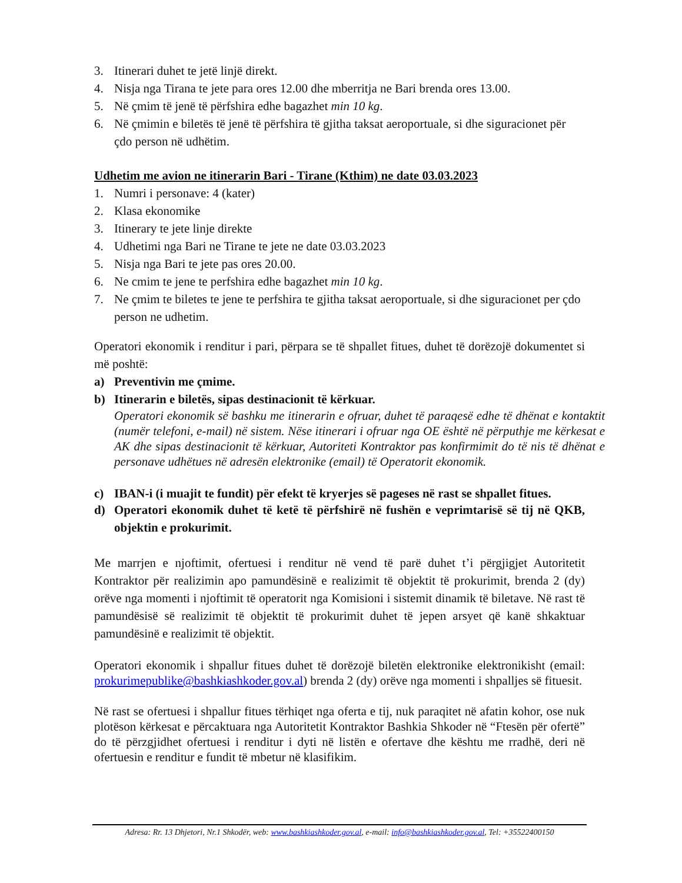3. Itinerari duhet te jetë linjë direkt.
4. Nisja nga Tirana te jete para ores 12.00 dhe mberritja ne Bari brenda ores 13.00.
5. Në çmim të jenë të përfshira edhe bagazhet min 10 kg.
6. Në çmimin e biletës të jenë të përfshira të gjitha taksat aeroportuale, si dhe siguracionet për çdo person në udhëtim.
Udhetim me avion ne itinerarin Bari - Tirane (Kthim) ne date 03.03.2023
1. Numri i personave: 4 (kater)
2. Klasa ekonomike
3. Itinerary te jete linje direkte
4. Udhetimi nga Bari ne Tirane te jete ne date 03.03.2023
5. Nisja nga Bari te jete pas ores 20.00.
6. Ne cmim te jene te perfshira edhe bagazhet min 10 kg.
7. Ne çmim te biletes te jene te perfshira te gjitha taksat aeroportuale, si dhe siguracionet per çdo person ne udhetim.
Operatori ekonomik i renditur i pari, përpara se të shpallet fitues, duhet të dorëzojë dokumentet si më poshtë:
a) Preventivin me çmime.
b) Itinerarin e biletës, sipas destinacionit të kërkuar.
Operatori ekonomik së bashku me itinerarin e ofruar, duhet të paraqesë edhe të dhënat e kontaktit (numër telefoni, e-mail) në sistem. Nëse itinerari i ofruar nga OE është në përputhje me kërkesat e AK dhe sipas destinacionit të kërkuar, Autoriteti Kontraktor pas konfirmimit do të nis të dhënat e personave udhëtues në adresën elektronike (email) të Operatorit ekonomik.
c) IBAN-i (i muajit te fundit) për efekt të kryerjes së pageses në rast se shpallet fitues.
d) Operatori ekonomik duhet të ketë të përfshirë në fushën e veprimtarisë së tij në QKB, objektin e prokurimit.
Me marrjen e njoftimit, ofertuesi i renditur në vend të parë duhet t’i përgjigjet Autoritetit Kontraktor për realizimin apo pamundësinë e realizimit të objektit të prokurimit, brenda 2 (dy) orëve nga momenti i njoftimit të operatorit nga Komisioni i sistemit dinamik të biletave. Në rast të pamundësisë së realizimit të objektit të prokurimit duhet të jepen arsyet që kanë shkaktuar pamundësinë e realizimit të objektit.
Operatori ekonomik i shpallur fitues duhet të dorëzojë biletën elektronike elektronikisht (email: prokurimepublike@bashkiashkoder.gov.al) brenda 2 (dy) orëve nga momenti i shpalljes së fituesit.
Në rast se ofertuesi i shpallur fitues tërhiqet nga oferta e tij, nuk paraqitet në afatin kohor, ose nuk plotëson kërkesat e përcaktuara nga Autoritetit Kontraktor Bashkia Shkoder në “Ftesën për ofertë” do të përzgjidhet ofertuesi i renditur i dyti në listën e ofertave dhe kështu me rradhë, deri në ofertuesin e renditur e fundit të mbetur në klasifikim.
Adresa: Rr. 13 Dhjetori, Nr.1 Shkodër, web: www.bashkiashkoder.gov.al, e-mail: info@bashkiashkoder.gov.al, Tel: +35522400150